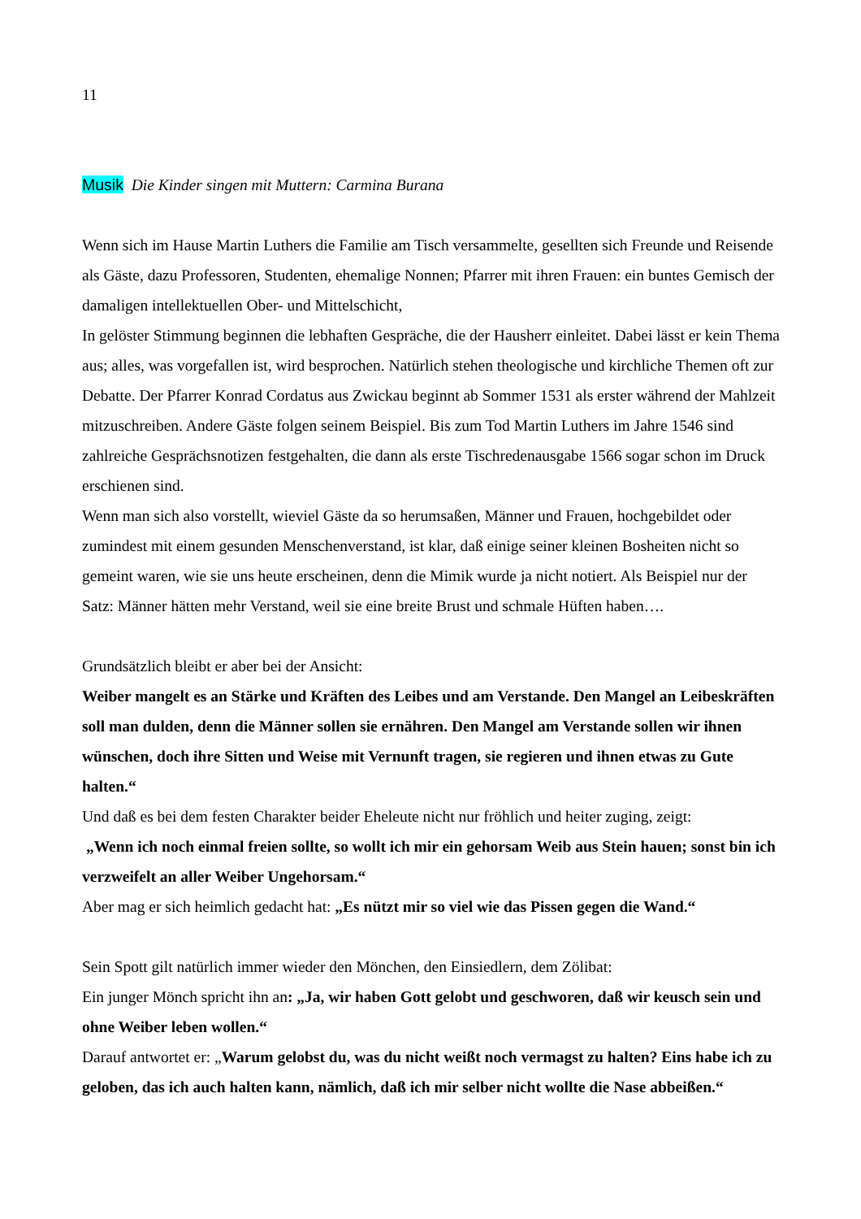11
Musik Die Kinder singen mit Muttern: Carmina Burana
Wenn sich im Hause Martin Luthers die Familie am Tisch versammelte, gesellten sich Freunde und Reisende als Gäste, dazu Professoren, Studenten, ehemalige Nonnen; Pfarrer mit ihren Frauen: ein buntes Gemisch der damaligen intellektuellen Ober- und Mittelschicht,
In gelöster Stimmung beginnen die lebhaften Gespräche, die der Hausherr einleitet. Dabei lässt er kein Thema aus; alles, was vorgefallen ist, wird besprochen. Natürlich stehen theologische und kirchliche Themen oft zur Debatte. Der Pfarrer Konrad Cordatus aus Zwickau beginnt ab Sommer 1531 als erster während der Mahlzeit mitzuschreiben. Andere Gäste folgen seinem Beispiel. Bis zum Tod Martin Luthers im Jahre 1546 sind zahlreiche Gesprächsnotizen festgehalten, die dann als erste Tischredenausgabe 1566 sogar schon im Druck erschienen sind.
Wenn man sich also vorstellt, wieviel Gäste da so herumsaßen, Männer und Frauen, hochgebildet oder zumindest mit einem gesunden Menschenverstand, ist klar, daß einige seiner kleinen Bosheiten nicht so gemeint waren, wie sie uns heute erscheinen, denn die Mimik wurde ja nicht notiert. Als Beispiel nur der Satz: Männer hätten mehr Verstand, weil sie eine breite Brust und schmale Hüften haben….
Grundsätzlich bleibt er aber bei der Ansicht:
Weiber mangelt es an Stärke und Kräften des Leibes und am Verstande. Den Mangel an Leibeskräften soll man dulden, denn die Männer sollen sie ernähren. Den Mangel am Verstande sollen wir ihnen wünschen, doch ihre Sitten und Weise mit Vernunft tragen, sie regieren und ihnen etwas zu Gute halten.“
Und daß es bei dem festen Charakter beider Eheleute nicht nur fröhlich und heiter zuging, zeigt:
„Wenn ich noch einmal freien sollte, so wollt ich mir ein gehorsam Weib aus Stein hauen; sonst bin ich verzweifelt an aller Weiber Ungehorsam.“
Aber mag er sich heimlich gedacht hat: „Es nützt mir so viel wie das Pissen gegen die Wand.“
Sein Spott gilt natürlich immer wieder den Mönchen, den Einsiedlern, dem Zölibat:
Ein junger Mönch spricht ihn an: „Ja, wir haben Gott gelobt und geschworen, daß wir keusch sein und ohne Weiber leben wollen.“
Darauf antwortet er: „Warum gelobst du, was du nicht weißt noch vermagst zu halten? Eins habe ich zu geloben, das ich auch halten kann, nämlich, daß ich mir selber nicht wollte die Nase abbeißen.“